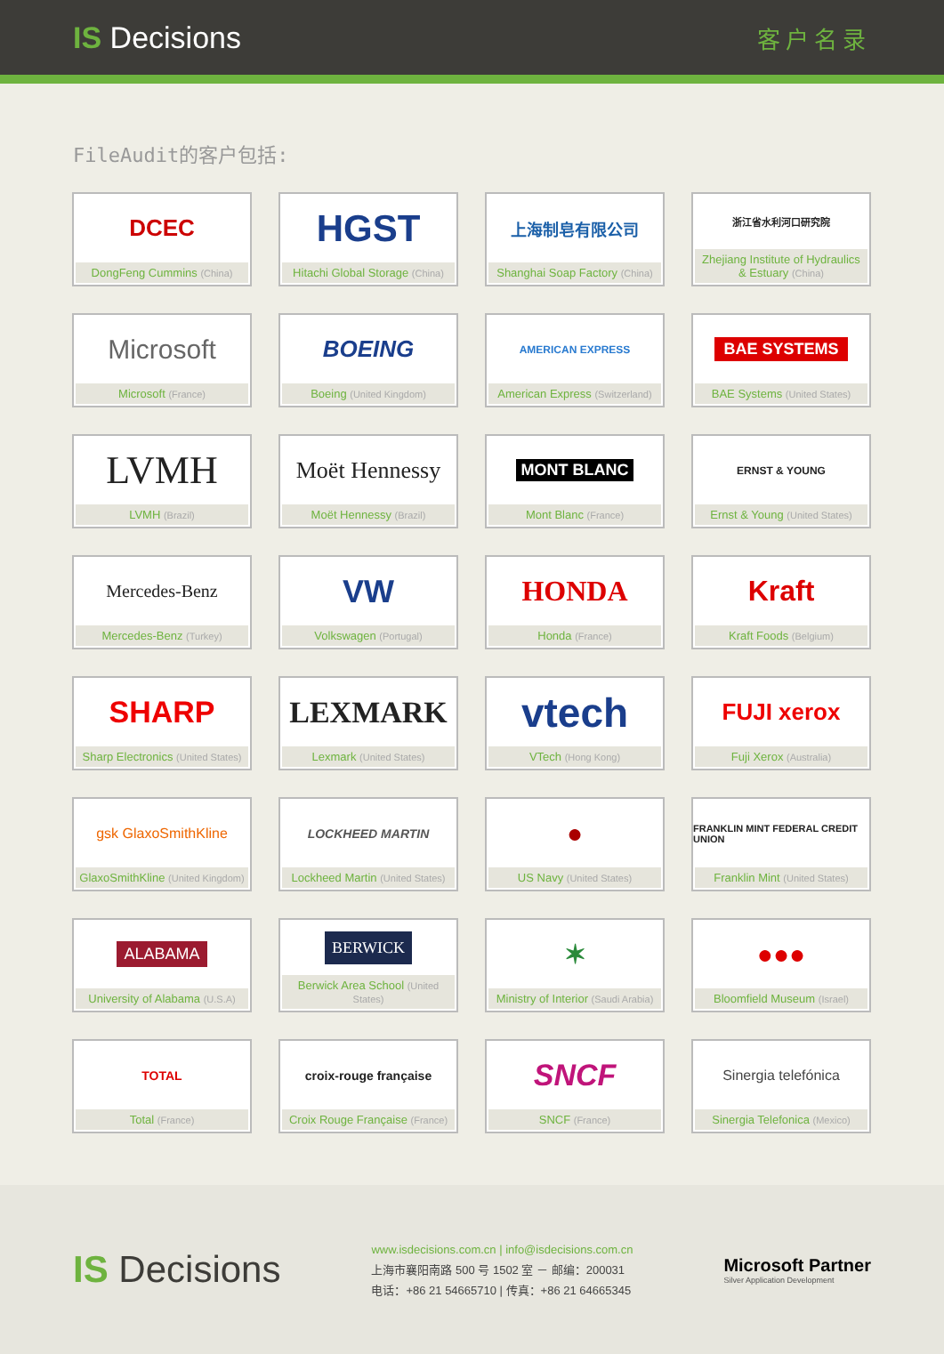IS Decisions
客户名录
FileAudit的客户包括:
DCEC
DongFeng Cummins (China)
HGST
Hitachi Global Storage (China)
上海制皂有限公司
Shanghai Soap Factory (China)
浙江省水利河口研究院
Zhejiang Institute of Hydraulics & Estuary (China)
Microsoft
Microsoft (France)
BOEING
Boeing (United Kingdom)
AMERICAN EXPRESS
American Express (Switzerland)
BAE SYSTEMS
BAE Systems (United States)
LVMH
LVMH (Brazil)
Moët Hennessy
Moët Hennessy (Brazil)
MONT BLANC
Mont Blanc (France)
ERNST & YOUNG
Ernst & Young (United States)
Mercedes-Benz
Mercedes-Benz (Turkey)
VW
Volkswagen (Portugal)
HONDA
Honda (France)
Kraft
Kraft Foods (Belgium)
SHARP
Sharp Electronics (United States)
LEXMARK
Lexmark (United States)
vtech
VTech (Hong Kong)
FUJI xerox
Fuji Xerox (Australia)
gsk GlaxoSmithKline
GlaxoSmithKline (United Kingdom)
LOCKHEED MARTIN
Lockheed Martin (United States)
●
US Navy (United States)
FRANKLIN MINT FEDERAL CREDIT UNION
Franklin Mint (United States)
ALABAMA
University of Alabama (U.S.A)
BERWICK
Berwick Area School (United States)
✶
Ministry of Interior (Saudi Arabia)
●●●
Bloomfield Museum (Israel)
TOTAL
Total (France)
croix-rouge française
Croix Rouge Française (France)
SNCF
SNCF (France)
Sinergia telefónica
Sinergia Telefonica (Mexico)
IS Decisions
www.isdecisions.com.cn | info@isdecisions.com.cn
上海市襄阳南路 500 号 1502 室 － 邮编：200031
电话：+86 21 54665710 | 传真：+86 21 64665345
Microsoft Partner
Silver Application Development